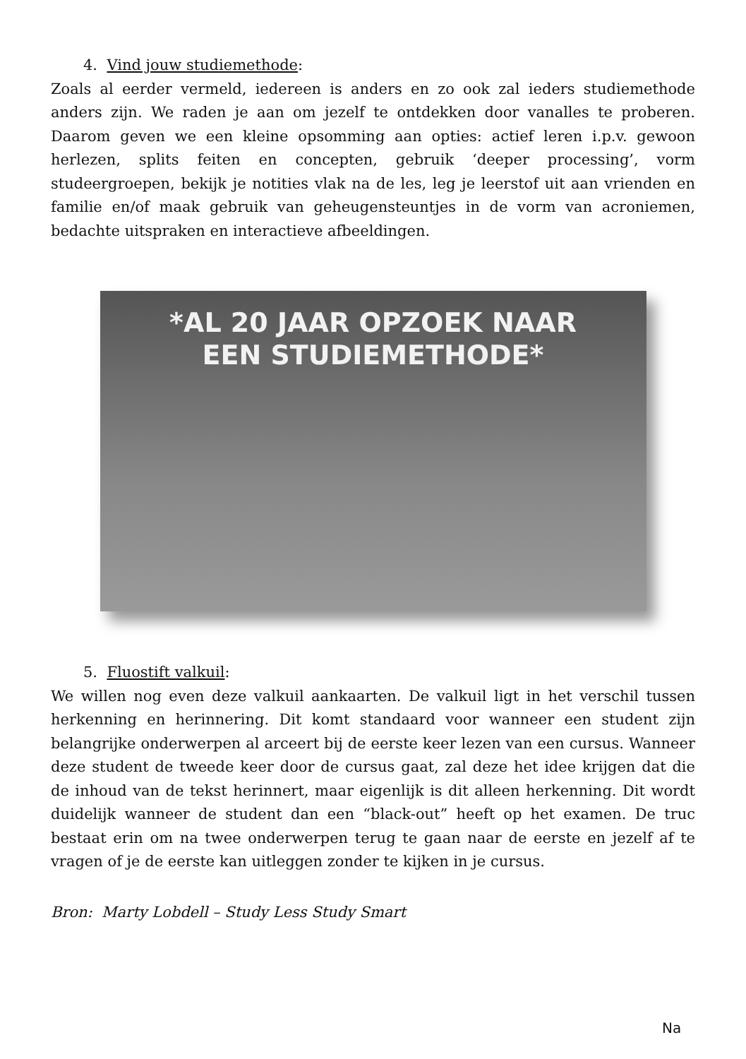4. Vind jouw studiemethode:
Zoals al eerder vermeld, iedereen is anders en zo ook zal ieders studiemethode anders zijn. We raden je aan om jezelf te ontdekken door vanalles te proberen. Daarom geven we een kleine opsomming aan opties: actief leren i.p.v. gewoon herlezen, splits feiten en concepten, gebruik ‘deeper processing’, vorm studeergroepen, bekijk je notities vlak na de les, leg je leerstof uit aan vrienden en familie en/of maak gebruik van geheugensteuntjes in de vorm van acroniemen, bedachte uitspraken en interactieve afbeeldingen.
*AL 20 JAAR OPZOEK NAAR
EEN STUDIEMETHODE*
5. Fluostift valkuil:
We willen nog even deze valkuil aankaarten. De valkuil ligt in het verschil tussen herkenning en herinnering. Dit komt standaard voor wanneer een student zijn belangrijke onderwerpen al arceert bij de eerste keer lezen van een cursus. Wanneer deze student de tweede keer door de cursus gaat, zal deze het idee krijgen dat die de inhoud van de tekst herinnert, maar eigenlijk is dit alleen herkenning. Dit wordt duidelijk wanneer de student dan een “black-out” heeft op het examen. De truc bestaat erin om na twee onderwerpen terug te gaan naar de eerste en jezelf af te vragen of je de eerste kan uitleggen zonder te kijken in je cursus.
Bron: Marty Lobdell – Study Less Study Smart
Na